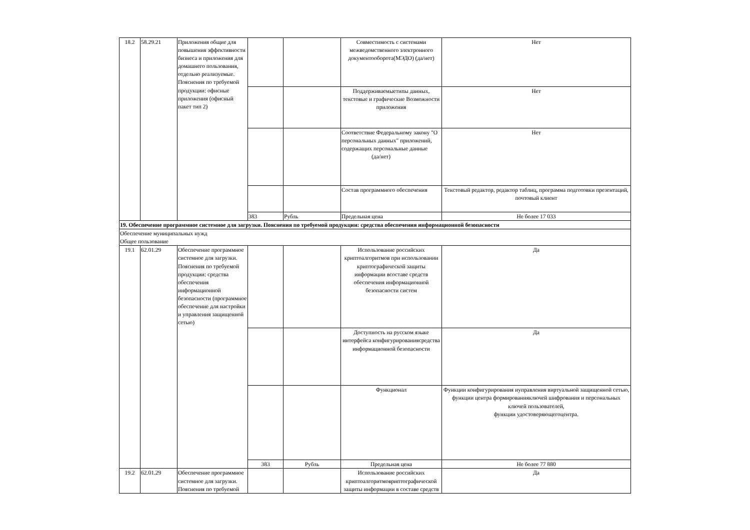| 18.2 | 58.29.21 | Приложения общие для повышения эффективности бизнеса и приложения для домашнего пользования, отдельно реализуемые. Пояснения по требуемой продукции: офисные приложения (офисный пакет тип 2) | | | Совместимость с системами межведомственного электронного документооборота(МЭДО) (да/нет) | Нет |
| | | | | | Поддерживаемыетипы данных, текстовые и графические Возможности приложения | Нет |
| | | | | | Соответствие Федеральному закону "О персональных данных" приложений, содержащих персональные данные (да/нет) | Нет |
| | | | | | Состав программного обеспечения | Текстовый редактор, редактор таблиц, программа подготовки презентаций, почтовый клиент |
| | | | 383 | Рубль | Предельная цена | Не более 17 033 |
| 19. Обеспечение программное системное для загрузки. Пояснения по требуемой продукции: средства обеспечения информационной безопасности | | | | | | |
| Обеспечение муниципальных нужд Общее пользование | | | | | | |
| 19.1 | 62.01.29 | Обеспечение программное системное для загрузки. Пояснения по требуемой продукции: средства обеспечения информационной безопасности (программное обеспечение для настройки и управления защищенной сетью) | | | Использование российских криптоалгоритмов при использовании криптографической защиты информации всоставе средств обеспечения информационной безопасности систем | Да |
| | | | | | Доступность на русском языке интерфейса конфигурированиясредства информационной безопасности | Да |
| | | | | | Функционал | Функции конфигурирования иуправления виртуальной защищенной сетью, функции центра формированияключей шифрования и персональных ключей пользователей, функции удостоверяющегоцентра. |
| | | | 383 | Рубль | Предельная цена | Не более 77 880 |
| 19.2 | 62.01.29 | Обеспечение программное системное для загрузки. Пояснения по требуемой | | | Использование российских криптоалгоритмовриптографической защиты информации в составе средств | Да |